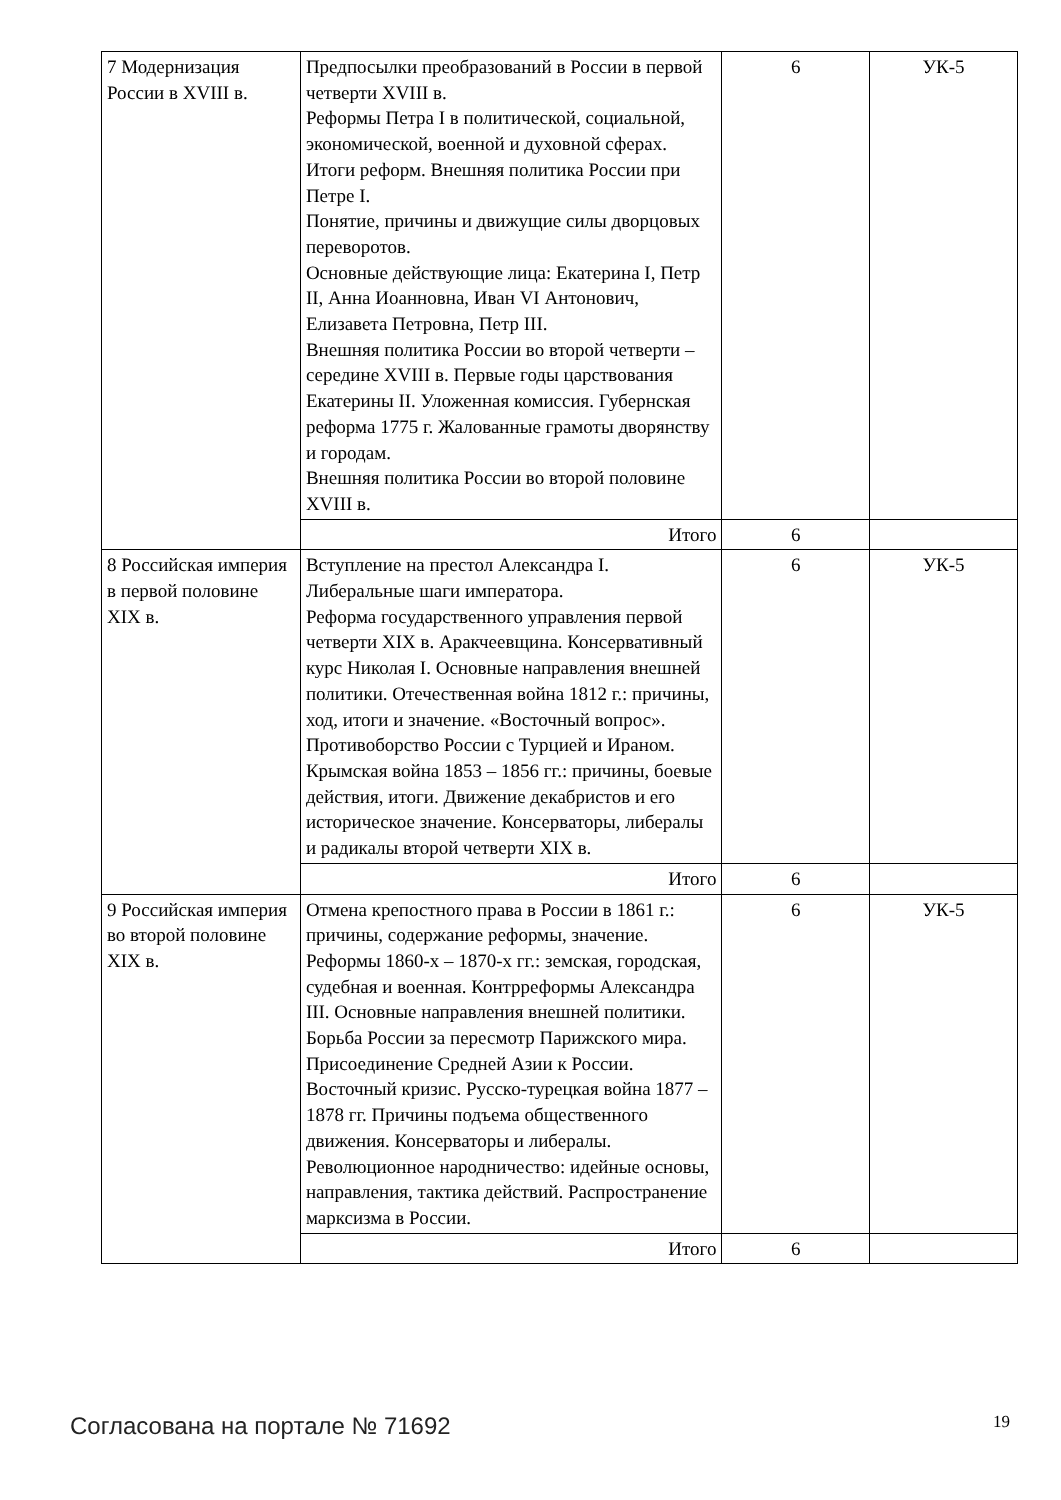| 7 Модернизация России в XVIII в. | Предпосылки преобразований в России в первой четверти XVIII в. Реформы Петра I в политической, социальной, экономической, военной и духовной сферах. Итоги реформ. Внешняя политика России при Петре I. Понятие, причины и движущие силы дворцовых переворотов. Основные действующие лица: Екатерина I, Петр II, Анна Иоанновна, Иван VI Антонович, Елизавета Петровна, Петр III. Внешняя политика России во второй четверти – середине XVIII в. Первые годы царствования Екатерины II. Уложенная комиссия. Губернская реформа 1775 г. Жалованные грамоты дворянству и городам. Внешняя политика России во второй половине XVIII в. | 6 | УК-5 |
| | Итого | 6 | |
| 8 Российская империя в первой половине XIX в. | Вступление на престол Александра I. Либеральные шаги императора. Реформа государственного управления первой четверти XIX в. Аракчеевщина. Консервативный курс Николая I. Основные направления внешней политики. Отечественная война 1812 г.: причины, ход, итоги и значение. «Восточный вопрос». Противоборство России с Турцией и Ираном. Крымская война 1853 – 1856 гг.: причины, боевые действия, итоги. Движение декабристов и его историческое значение. Консерваторы, либералы и радикалы второй четверти XIX в. | 6 | УК-5 |
| | Итого | 6 | |
| 9 Российская империя во второй половине XIX в. | Отмена крепостного права в России в 1861 г.: причины, содержание реформы, значение. Реформы 1860-х – 1870-х гг.: земская, городская, судебная и военная. Контрреформы Александра III. Основные направления внешней политики. Борьба России за пересмотр Парижского мира. Присоединение Средней Азии к России. Восточный кризис. Русско-турецкая война 1877 – 1878 гг. Причины подъема общественного движения. Консерваторы и либералы. Революционное народничество: идейные основы, направления, тактика действий. Распространение марксизма в России. | 6 | УК-5 |
| | Итого | 6 | |
Согласована на портале № 71692 19